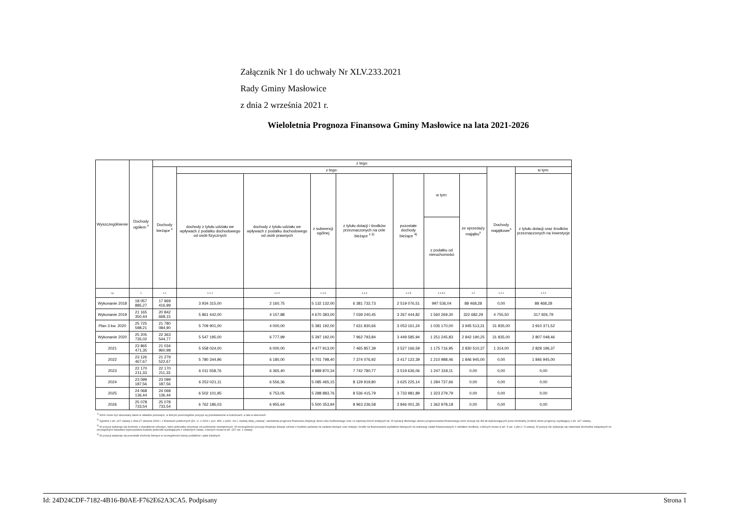Załącznik Nr 1 do uchwały Nr XLV.233.2021
Rady Gminy Masłowice
z dnia 2 września 2021 r.
Wieloletnia Prognoza Finansowa Gminy Masłowice na lata 2021-2026
| Wyszczególnienie | Dochody ogółem <sup>x</sup> | z tego: | | | | | | | | | |
| --- | --- | --- | --- | --- | --- | --- | --- | --- | --- | --- | --- |
| | | Dochody bieżące <sup>x</sup> | z tego: | | | | | | | Dochody majątkowe<sup>x</sup> | w tym: |
| | | | dochody z tytułu udziału we wpływach z podatku dochodowego od osób fizycznych | dochody z tytułu udziału we wpływach z podatku dochodowego od osób prawnych | z subwencji ogólnej | z tytułu dotacji i środków przeznaczonych na cele bieżące <sup>x 3)</sup> | pozostałe dochody bieżące <sup>4)</sup> | w tym: | ze sprzedaży majątku<sup>x</sup> | | z tytułu dotacji oraz środków przeznaczonych na inwestycje |
| | | | | | | | | z podatku od nieruchomości | | | |
| Lp | 1 | 1.1 | 1.1.1 | 1.1.2 | 1.1.3 | 1.1.4 | 1.1.5 | 1.1.5.1 | 1.2 | 1.2.1 | 1.2.2 |
| Wykonanie 2018 | 18 057 885,27 | 17 969 416,99 | 3 934 315,00 | 2 160,75 | 5 132 132,00 | 6 381 732,73 | 2 519 076,51 | 997 536,04 | 88 468,28 | 0,00 | 88 468,28 |
| Wykonanie 2019 | 21 165 350,44 | 20 842 668,15 | 5 861 442,00 | 4 157,88 | 4 670 383,00 | 7 039 240,45 | 3 267 444,82 | 1 560 269,30 | 322 682,29 | 4 755,50 | 317 926,79 |
| Plan 3 kw. 2020 | 25 725 598,21 | 21 780 084,90 | 5 709 901,00 | 4 000,00 | 5 381 192,00 | 7 631 830,66 | 3 053 161,24 | 1 035 170,00 | 3 945 513,31 | 31 835,00 | 3 910 371,52 |
| Wykonanie 2020 | 25 205 735,02 | 22 363 544,77 | 5 547 195,00 | 6 777,99 | 5 397 192,00 | 7 962 793,84 | 3 449 585,94 | 1 251 245,83 | 2 842 190,25 | 31 835,00 | 2 807 048,46 |
| 2021 | 23 865 471,35 | 21 034 960,98 | 5 558 024,00 | 6 000,00 | 4 477 913,00 | 7 465 857,39 | 3 527 166,59 | 1 175 716,95 | 2 830 510,37 | 1 314,00 | 2 829 196,37 |
| 2022 | 23 126 467,67 | 21 279 522,67 | 5 780 344,96 | 6 180,00 | 4 701 798,40 | 7 374 076,92 | 3 417 122,39 | 1 210 988,46 | 1 846 945,00 | 0,00 | 1 846 945,00 |
| 2023 | 22 170 211,33 | 22 170 211,33 | 6 011 558,76 | 6 365,40 | 4 889 870,34 | 7 742 780,77 | 3 519 636,06 | 1 247 318,11 | 0,00 | 0,00 | 0,00 |
| 2024 | 23 099 187,56 | 23 099 187,56 | 6 252 021,11 | 6 556,36 | 5 085 465,15 | 8 129 919,80 | 3 625 225,14 | 1 284 737,66 | 0,00 | 0,00 | 0,00 |
| 2025 | 24 068 136,44 | 24 068 136,44 | 6 502 101,95 | 6 753,05 | 5 288 883,76 | 8 536 415,79 | 3 733 981,89 | 1 323 279,79 | 0,00 | 0,00 | 0,00 |
| 2026 | 25 078 733,54 | 25 078 733,54 | 6 762 186,03 | 6 955,64 | 5 500 353,94 | 8 963 236,58 | 3 846 001,35 | 1 362 978,18 | 0,00 | 0,00 | 0,00 |
<sup>1)</sup> Wzór może być stosowany także w układzie pionowym, w którym poszczególne pozycje są przedstawione w kolumnach, a lata w wierszach.
<sup>2)</sup> Zgodnie z art. 227 ustawy z dnia 27 sierpnia 2009 r. o finansach publicznych (Dz. U. z 2019 r. poz. 869, z późn. zm.), zwanej dalej „ustawą”, wieloletnia prognoza finansowa obejmuje okres roku budżetowego oraz co najmniej trzech kolejnych lat. W sytuacji dłuższego okresu prognozowania finansowego wzór stosuje się dla lat wykraczających poza minimalny (4-letni) okres prognozy, wynikający z art. 227 ustawy.
<sup>3)</sup> W pozycji wykazuje się dochody o charakterze celowym, które jednostka otrzymuje od podmiotów zewnętrznych. W szczególności pozycja obejmuje dotacje celowe z budżetu państwa na zadania bieżące oraz dotacje i środki na finansowanie wydatków bieżących na realizację zadań finansowanych z udziałem środków, o których mowa w art. 5 ust. 1 pkt 2 i 3 ustawy. W pozycji nie wykazuje się natomiast dochodów związanych ze szczególnymi zasadami wykonywania budżetu jednostki wynikającymi z odrębnych ustaw, o których mowa w art. 237 ust. 1 ustawy.
<sup>4)</sup> W pozycji wykazuje się pozostałe dochody bieżące w szczególności kwoty podatków i opłat lokalnych.
Id: 24D24CDF-7182-4B16-B0AE-F762E62A3CA5. Podpisany Strona 1